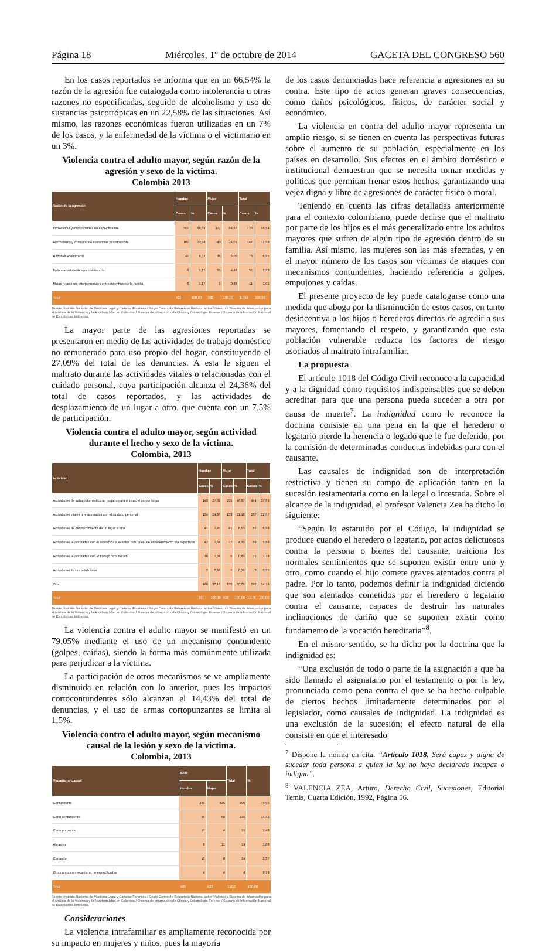Página 18 Miércoles, 1º de octubre de 2014 GACETA DEL CONGRESO 560
En los casos reportados se informa que en un 66,54% la razón de la agresión fue catalogada como intolerancia u otras razones no especificadas, seguido de alcoholismo y uso de sustancias psicotrópicas en un 22,58% de las situaciones. Así mismo, las razones económicas fueron utilizadas en un 7% de los casos, y la enfermedad de la víctima o el victimario en un 3%.
Violencia contra el adulto mayor, según razón de la agresión y sexo de la víctima.
Colombia 2013
| Razón de la agresión | Hombre | | Mujer | | Total | |
| --- | --- | --- | --- | --- | --- | --- |
| | Casos | % | Casos | % | Casos | % |
| Intolerancia y otras razones no especificadas | 351 | 68,69 | 377 | 64,67 | 728 | 66,54 |
| Alcoholismo y consumo de sustancias psicotrópicas | 107 | 20,94 | 140 | 24,01 | 247 | 22,58 |
| Razones económicas | 41 | 8,02 | 35 | 6,00 | 76 | 6,95 |
| Enfermedad de víctima o victimario | 6 | 1,17 | 26 | 4,46 | 32 | 2,93 |
| Malas relaciones interpersonales entre miembros de la familia | 6 | 1,17 | 5 | 0,86 | 11 | 1,01 |
| Total | 511 | 100,00 | 583 | 100,00 | 1.094 | 100,00 |
Fuente: Instituto Nacional de Medicina Legal y Ciencias Forenses / Grupo Centro de Referencia Nacional sobre Violencia / Sistema de Información para el Análisis de la Violencia y la Accidentalidad en Colombia / Sistema de Información de Clínica y Odontología Forense / Sistema de Información Nacional de Estadísticas Indirectas.
La mayor parte de las agresiones reportadas se presentaron en medio de las actividades de trabajo doméstico no remunerado para uso propio del hogar, constituyendo el 27,09% del total de las denuncias. A esta le siguen el maltrato durante las actividades vitales o relacionadas con el cuidado personal, cuya participación alcanza el 24,36% del total de casos reportados, y las actividades de desplazamiento de un lugar a otro, que cuenta con un 7,5% de participación.
Violencia contra el adulto mayor, según actividad durante el hecho y sexo de la víctima.
Colombia, 2013
| Actividad | Hombre | | Mujer | | Total | |
| --- | --- | --- | --- | --- | --- | --- |
| | Casos | % | Casos | % | Casos | % |
| Actividades de trabajo doméstico no pagado para el uso del propio hogar | 149 | 27,09 | 295 | 46,97 | 444 | 37,69 |
| Actividades vitales o relacionadas con el cuidado personal | 134 | 24,36 | 133 | 21,18 | 267 | 22,67 |
| Actividades de desplazamiento de un lugar a otro. | 41 | 7,45 | 41 | 6,53 | 82 | 6,96 |
| Actividades relacionadas con la asistencia a eventos culturales, de entretenimiento y/o deportivos | 42 | 7,64 | 27 | 4,30 | 69 | 5,86 |
| Actividades relacionadas con el trabajo remunerado | 16 | 2,91 | 5 | 0,80 | 21 | 1,78 |
| Actividades ilícitas o delictivas | 2 | 0,36 | 1 | 0,16 | 3 | 0,25 |
| Otra | 166 | 30,18 | 126 | 20,06 | 292 | 24,79 |
| Total | 550 | 100,00 | 628 | 100,00 | 1.178 | 100,00 |
Fuente: Instituto Nacional de Medicina Legal y Ciencias Forenses / Grupo Centro de Referencia Nacional sobre Violencia / Sistema de Información para el Análisis de la Violencia y la Accidentalidad en Colombia / Sistema de Información de Clínica y Odontología Forense / Sistema de Información Nacional de Estadísticas Indirectas.
La violencia contra el adulto mayor se manifestó en un 79,05% mediante el uso de un mecanismo contundente (golpes, caídas), siendo la forma más comúnmente utilizada para perjudicar a la víctima.
La participación de otros mecanismos se ve ampliamente disminuida en relación con lo anterior, pues los impactos cortocontundentes sólo alcanzan el 14,43% del total de denuncias, y el uso de armas cortopunzantes se limita al 1,5%.
Violencia contra el adulto mayor, según mecanismo causal de la lesión y sexo de la víctima.
Colombia, 2013
| Mecanismo causal | Sexo | | Total | % |
| --- | --- | --- | --- | --- |
| | Hombre | Mujer | | |
| Contundente | 364 | 436 | 800 | 79,05 |
| Corto contundente | 86 | 60 | 146 | 14,43 |
| Corto punzante | 11 | 4 | 15 | 1,48 |
| Abrasivo | 8 | 11 | 19 | 1,88 |
| Cortande | 16 | 8 | 24 | 2,37 |
| Otras armas o mecanismo no especificados | 4 | 4 | 8 | 0,79 |
| Total | 489 | 523 | 1.012 | 100,00 |
Fuente: Instituto Nacional de Medicina Legal y Ciencias Forenses / Grupo Centro de Referencia Nacional sobre Violencia / Sistema de Información para el Análisis de la Violencia y la Accidentalidad en Colombia / Sistema de Información de Clínica y Odontología Forense / Sistema de Información Nacional de Estadísticas Indirectas.
Consideraciones
La violencia intrafamiliar es ampliamente reconocida por su impacto en mujeres y niños, pues la mayoría
de los casos denunciados hace referencia a agresiones en su contra. Este tipo de actos generan graves consecuencias, como daños psicológicos, físicos, de carácter social y económico.
La violencia en contra del adulto mayor representa un amplio riesgo, si se tienen en cuenta las perspectivas futuras sobre el aumento de su población, especialmente en los países en desarrollo. Sus efectos en el ámbito doméstico e institucional demuestran que se necesita tomar medidas y políticas que permitan frenar estos hechos, garantizando una vejez digna y libre de agresiones de carácter físico o moral.
Teniendo en cuenta las cifras detalladas anteriormente para el contexto colombiano, puede decirse que el maltrato por parte de los hijos es el más generalizado entre los adultos mayores que sufren de algún tipo de agresión dentro de su familia. Así mismo, las mujeres son las más afectadas, y en el mayor número de los casos son víctimas de ataques con mecanismos contundentes, haciendo referencia a golpes, empujones y caídas.
El presente proyecto de ley puede catalogarse como una medida que aboga por la disminución de estos casos, en tanto desincentiva a los hijos o herederos directos de agredir a sus mayores, fomentando el respeto, y garantizando que esta población vulnerable reduzca los factores de riesgo asociados al maltrato intrafamiliar.
La propuesta
El artículo 1018 del Código Civil reconoce a la capacidad y a la dignidad como requisitos indispensables que se deben acreditar para que una persona pueda suceder a otra por causa de muerte<sup>7</sup>. La indignidad como lo reconoce la doctrina consiste en una pena en la que el heredero o legatario pierde la herencia o legado que le fue deferido, por la comisión de determinadas conductas indebidas para con el causante.
Las causales de indignidad son de interpretación restrictiva y tienen su campo de aplicación tanto en la sucesión testamentaria como en la legal o intestada. Sobre el alcance de la indignidad, el profesor Valencia Zea ha dicho lo siguiente:
“Según lo estatuido por el Código, la indignidad se produce cuando el heredero o legatario, por actos delictuosos contra la persona o bienes del causante, traiciona los normales sentimientos que se suponen existir entre uno y otro, como cuando el hijo comete graves atentados contra el padre. Por lo tanto, podemos definir la indignidad diciendo que son atentados cometidos por el heredero o legatario contra el causante, capaces de destruir las naturales inclinaciones de cariño que se suponen existir como fundamento de la vocación hereditaria”<sup>8</sup>.
En el mismo sentido, se ha dicho por la doctrina que la indignidad es:
“Una exclusión de todo o parte de la asignación a que ha sido llamado el asignatario por el testamento o por la ley, pronunciada como pena contra el que se ha hecho culpable de ciertos hechos limitadamente determinados por el legislador, como causales de indignidad. La indignidad es una exclusión de la sucesión; el efecto natural de ella consiste en que el interesado
<sup>7</sup> Dispone la norma en cita: “Artículo 1018. Será capaz y digna de suceder toda persona a quien la ley no haya declarado incapaz o indigna”.
<sup>8</sup> VALENCIA ZEA, Arturo, Derecho Civil, Sucesiones, Editorial Temis, Cuarta Edición, 1992, Página 56.